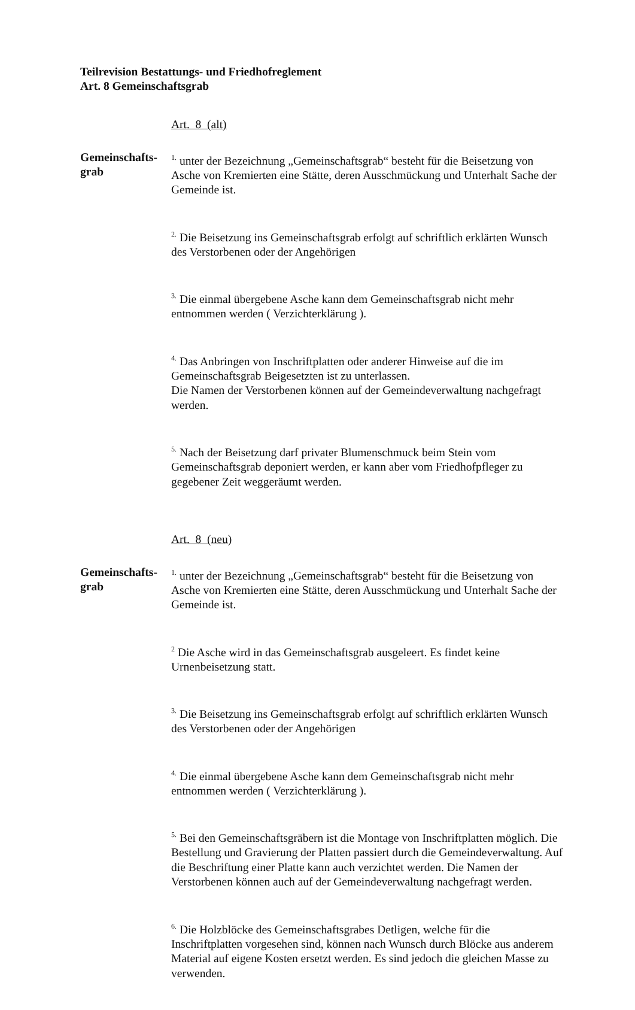Teilrevision Bestattungs- und Friedhofreglement
Art. 8 Gemeinschaftsgrab
Art. 8 (alt)
Gemeinschafts-
grab
<sup>1.</sup> unter der Bezeichnung „Gemeinschaftsgrab“ besteht für die Beisetzung von Asche von Kremierten eine Stätte, deren Ausschmückung und Unterhalt Sache der Gemeinde ist.
<sup>2.</sup> Die Beisetzung ins Gemeinschaftsgrab erfolgt auf schriftlich erklärten Wunsch des Verstorbenen oder der Angehörigen
<sup>3.</sup> Die einmal übergebene Asche kann dem Gemeinschaftsgrab nicht mehr entnommen werden ( Verzichterklärung ).
<sup>4.</sup> Das Anbringen von Inschriftplatten oder anderer Hinweise auf die im Gemeinschaftsgrab Beigesetzten ist zu unterlassen.
Die Namen der Verstorbenen können auf der Gemeindeverwaltung nachgefragt werden.
<sup>5.</sup> Nach der Beisetzung darf privater Blumenschmuck beim Stein vom Gemeinschaftsgrab deponiert werden, er kann aber vom Friedhofpfleger zu gegebener Zeit weggeräumt werden.
Art. 8 (neu)
Gemeinschafts-
grab
<sup>1.</sup> unter der Bezeichnung „Gemeinschaftsgrab“ besteht für die Beisetzung von Asche von Kremierten eine Stätte, deren Ausschmückung und Unterhalt Sache der Gemeinde ist.
<sup>2</sup> Die Asche wird in das Gemeinschaftsgrab ausgeleert. Es findet keine Urnenbeisetzung statt.
<sup>3.</sup> Die Beisetzung ins Gemeinschaftsgrab erfolgt auf schriftlich erklärten Wunsch des Verstorbenen oder der Angehörigen
<sup>4.</sup> Die einmal übergebene Asche kann dem Gemeinschaftsgrab nicht mehr entnommen werden ( Verzichterklärung ).
<sup>5.</sup> Bei den Gemeinschaftsgräbern ist die Montage von Inschriftplatten möglich. Die Bestellung und Gravierung der Platten passiert durch die Gemeindeverwaltung. Auf die Beschriftung einer Platte kann auch verzichtet werden. Die Namen der Verstorbenen können auch auf der Gemeindeverwaltung nachgefragt werden.
<sup>6.</sup> Die Holzblöcke des Gemeinschaftsgrabes Detligen, welche für die Inschriftplatten vorgesehen sind, können nach Wunsch durch Blöcke aus anderem Material auf eigene Kosten ersetzt werden. Es sind jedoch die gleichen Masse zu verwenden.